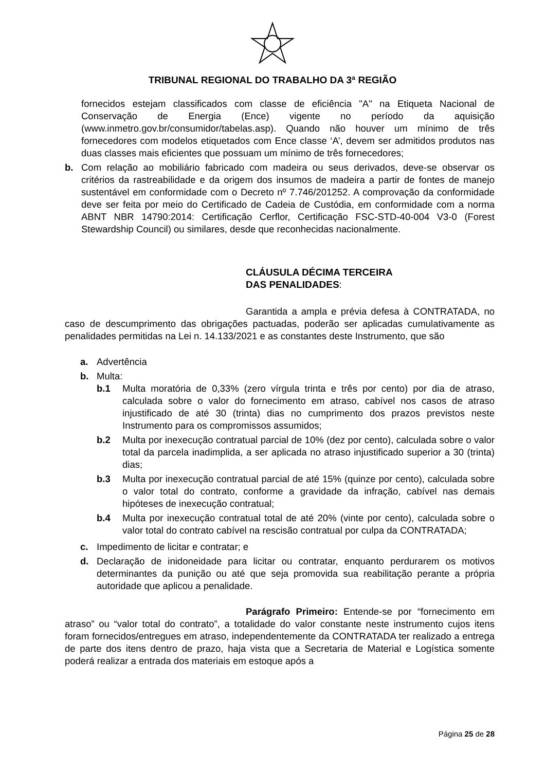TRIBUNAL REGIONAL DO TRABALHO DA 3ª REGIÃO
fornecidos estejam classificados com classe de eficiência "A" na Etiqueta Nacional de Conservação de Energia (Ence) vigente no período da aquisição (www.inmetro.gov.br/consumidor/tabelas.asp). Quando não houver um mínimo de três fornecedores com modelos etiquetados com Ence classe ‘A’, devem ser admitidos produtos nas duas classes mais eficientes que possuam um mínimo de três fornecedores;
b. Com relação ao mobiliário fabricado com madeira ou seus derivados, deve-se observar os critérios da rastreabilidade e da origem dos insumos de madeira a partir de fontes de manejo sustentável em conformidade com o Decreto nº 7.746/201252. A comprovação da conformidade deve ser feita por meio do Certificado de Cadeia de Custódia, em conformidade com a norma ABNT NBR 14790:2014: Certificação Cerflor, Certificação FSC-STD-40-004 V3-0 (Forest Stewardship Council) ou similares, desde que reconhecidas nacionalmente.
CLÁUSULA DÉCIMA TERCEIRA
DAS PENALIDADES:
Garantida a ampla e prévia defesa à CONTRATADA, no caso de descumprimento das obrigações pactuadas, poderão ser aplicadas cumulativamente as penalidades permitidas na Lei n. 14.133/2021 e as constantes deste Instrumento, que são
a. Advertência
b. Multa:
b.1 Multa moratória de 0,33% (zero vírgula trinta e três por cento) por dia de atraso, calculada sobre o valor do fornecimento em atraso, cabível nos casos de atraso injustificado de até 30 (trinta) dias no cumprimento dos prazos previstos neste Instrumento para os compromissos assumidos;
b.2 Multa por inexecução contratual parcial de 10% (dez por cento), calculada sobre o valor total da parcela inadimplida, a ser aplicada no atraso injustificado superior a 30 (trinta) dias;
b.3 Multa por inexecução contratual parcial de até 15% (quinze por cento), calculada sobre o valor total do contrato, conforme a gravidade da infração, cabível nas demais hipóteses de inexecução contratual;
b.4 Multa por inexecução contratual total de até 20% (vinte por cento), calculada sobre o valor total do contrato cabível na rescisão contratual por culpa da CONTRATADA;
c. Impedimento de licitar e contratar; e
d. Declaração de inidoneidade para licitar ou contratar, enquanto perdurarem os motivos determinantes da punição ou até que seja promovida sua reabilitação perante a própria autoridade que aplicou a penalidade.
Parágrafo Primeiro: Entende-se por “fornecimento em atraso” ou “valor total do contrato”, a totalidade do valor constante neste instrumento cujos itens foram fornecidos/entregues em atraso, independentemente da CONTRATADA ter realizado a entrega de parte dos itens dentro de prazo, haja vista que a Secretaria de Material e Logística somente poderá realizar a entrada dos materiais em estoque após a
Página 25 de 28